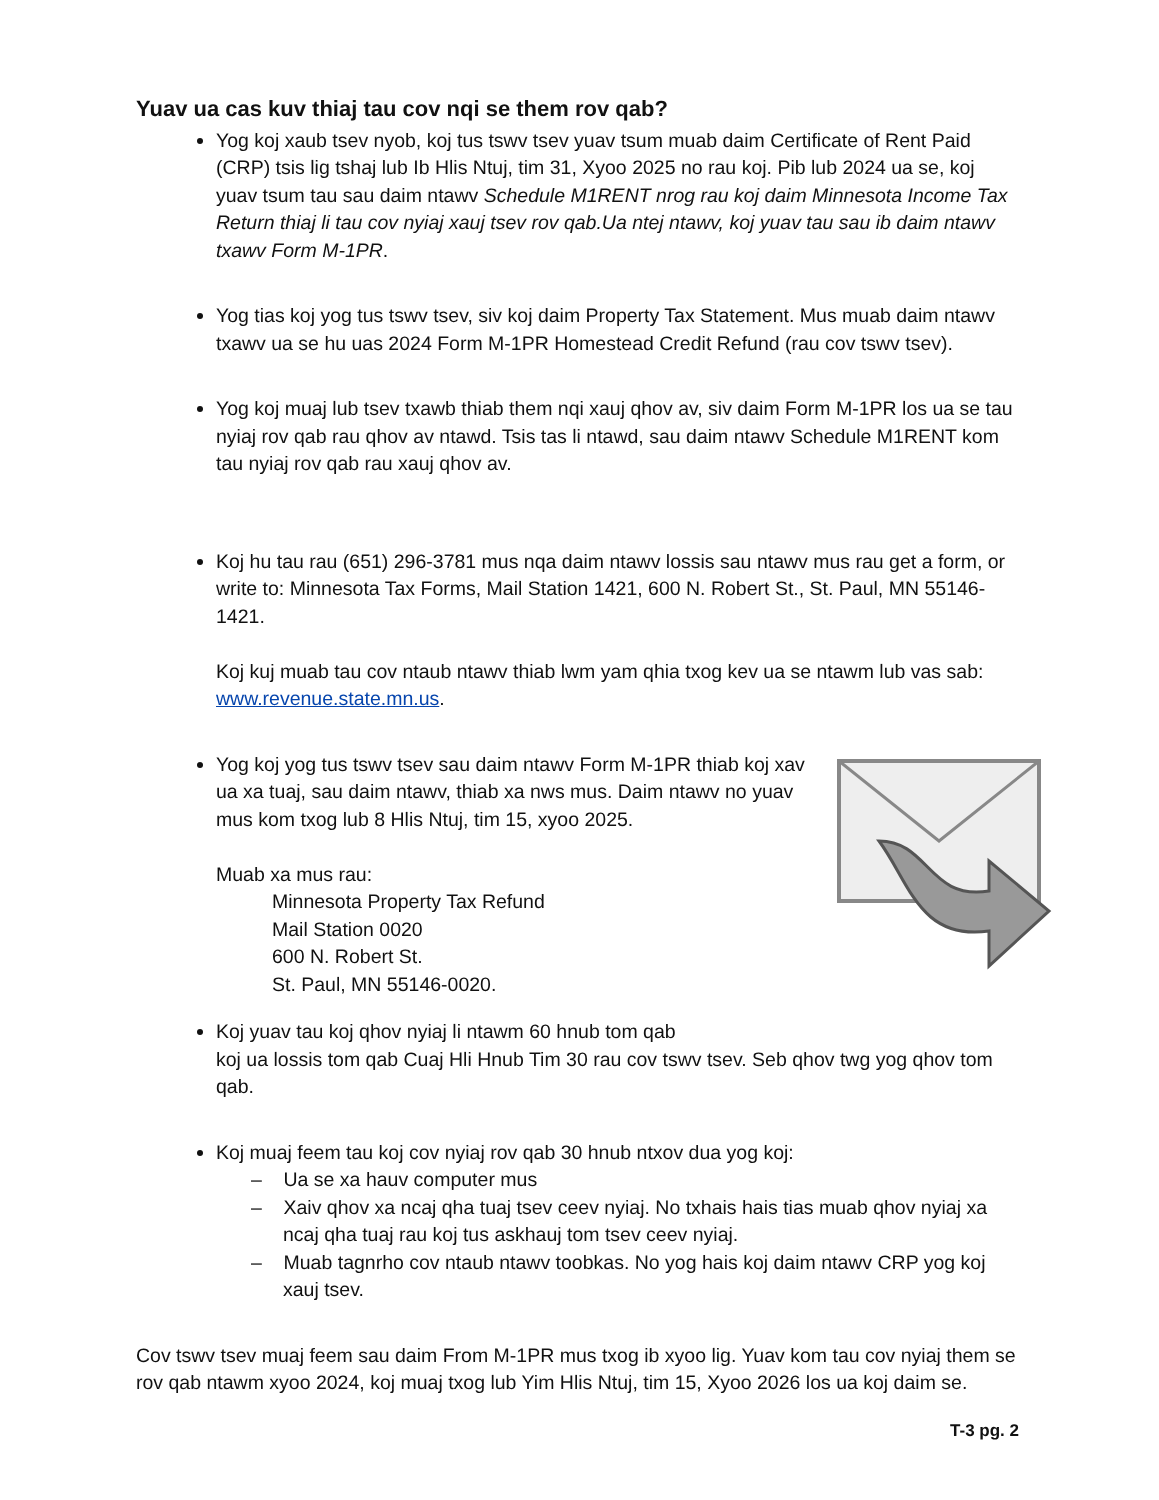Yuav ua cas kuv thiaj tau cov nqi se them rov qab?
Yog koj xaub tsev nyob, koj tus tswv tsev yuav tsum muab daim Certificate of Rent Paid (CRP) tsis lig tshaj lub Ib Hlis Ntuj, tim 31, Xyoo 2025 no rau koj. Pib lub 2024 ua se, koj yuav tsum tau sau daim ntawv Schedule M1RENT nrog rau koj daim Minnesota Income Tax Return thiaj li tau cov nyiaj xauj tsev rov qab.Ua ntej ntawv, koj yuav tau sau ib daim ntawv txawv Form M-1PR.
Yog tias koj yog tus tswv tsev, siv koj daim Property Tax Statement. Mus muab daim ntawv txawv ua se hu uas 2024 Form M-1PR Homestead Credit Refund (rau cov tswv tsev).
Yog koj muaj lub tsev txawb thiab them nqi xauj qhov av, siv daim Form M-1PR los ua se tau nyiaj rov qab rau qhov av ntawd. Tsis tas li ntawd, sau daim ntawv Schedule M1RENT kom tau nyiaj rov qab rau xauj qhov av.
Koj hu tau rau (651) 296-3781 mus nqa daim ntawv lossis sau ntawv mus rau get a form, or write to: Minnesota Tax Forms, Mail Station 1421, 600 N. Robert St., St. Paul, MN 55146-1421.
Koj kuj muab tau cov ntaub ntawv thiab lwm yam qhia txog kev ua se ntawm lub vas sab: www.revenue.state.mn.us.
Yog koj yog tus tswv tsev sau daim ntawv Form M-1PR thiab koj xav ua xa tuaj, sau daim ntawv, thiab xa nws mus. Daim ntawv no yuav
mus kom txog lub 8 Hlis Ntuj, tim 15, xyoo 2025.
Muab xa mus rau:
Minnesota Property Tax Refund
Mail Station 0020
600 N. Robert St.
St. Paul, MN 55146-0020.
Koj yuav tau koj qhov nyiaj li ntawm 60 hnub tom qab
koj ua lossis tom qab Cuaj Hli Hnub Tim 30 rau cov tswv tsev. Seb qhov twg yog qhov tom qab.
Koj muaj feem tau koj cov nyiaj rov qab 30 hnub ntxov dua yog koj:
– Ua se xa hauv computer mus
– Xaiv qhov xa ncaj qha tuaj tsev ceev nyiaj. No txhais hais tias muab qhov nyiaj xa ncaj qha tuaj rau koj tus askhauj tom tsev ceev nyiaj.
– Muab tagnrho cov ntaub ntawv toobkas. No yog hais koj daim ntawv CRP yog koj xauj tsev.
Cov tswv tsev muaj feem sau daim From M-1PR mus txog ib xyoo lig. Yuav kom tau cov nyiaj them se rov qab ntawm xyoo 2024, koj muaj txog lub Yim Hlis Ntuj, tim 15, Xyoo 2026 los ua koj daim se.
T-3 pg. 2